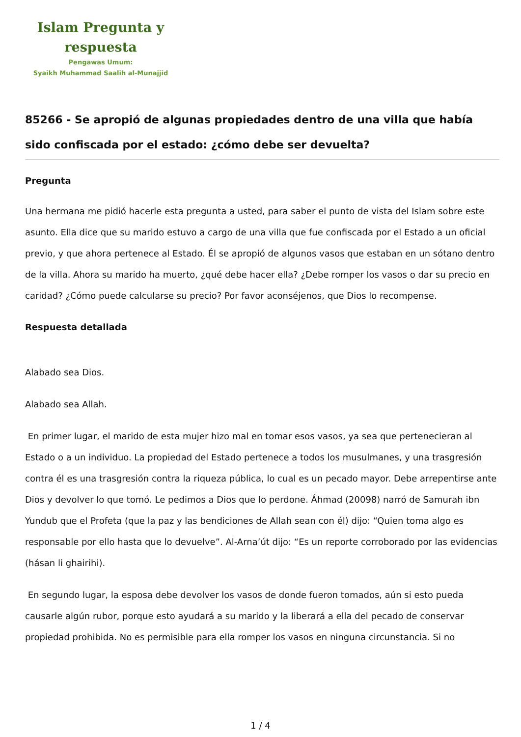Islam Pregunta y
respuesta
Pengawas Umum:
Syaikh Muhammad Saalih al-Munajjid
85266 - Se apropió de algunas propiedades dentro de una villa que había sido confiscada por el estado: ¿cómo debe ser devuelta?
Pregunta
Una hermana me pidió hacerle esta pregunta a usted, para saber el punto de vista del Islam sobre este asunto. Ella dice que su marido estuvo a cargo de una villa que fue confiscada por el Estado a un oficial previo, y que ahora pertenece al Estado. Él se apropió de algunos vasos que estaban en un sótano dentro de la villa. Ahora su marido ha muerto, ¿qué debe hacer ella? ¿Debe romper los vasos o dar su precio en caridad? ¿Cómo puede calcularse su precio? Por favor aconséjenos, que Dios lo recompense.
Respuesta detallada
Alabado sea Dios.
Alabado sea Allah.
En primer lugar, el marido de esta mujer hizo mal en tomar esos vasos, ya sea que pertenecieran al Estado o a un individuo. La propiedad del Estado pertenece a todos los musulmanes, y una trasgresión contra él es una trasgresión contra la riqueza pública, lo cual es un pecado mayor. Debe arrepentirse ante Dios y devolver lo que tomó. Le pedimos a Dios que lo perdone. Áhmad (20098) narró de Samurah ibn Yundub que el Profeta (que la paz y las bendiciones de Allah sean con él) dijo: “Quien toma algo es responsable por ello hasta que lo devuelve”. Al-Arna’út dijo: “Es un reporte corroborado por las evidencias (hásan li ghairihi).
En segundo lugar, la esposa debe devolver los vasos de donde fueron tomados, aún si esto pueda causarle algún rubor, porque esto ayudará a su marido y la liberará a ella del pecado de conservar propiedad prohibida. No es permisible para ella romper los vasos en ninguna circunstancia. Si no
1 / 4